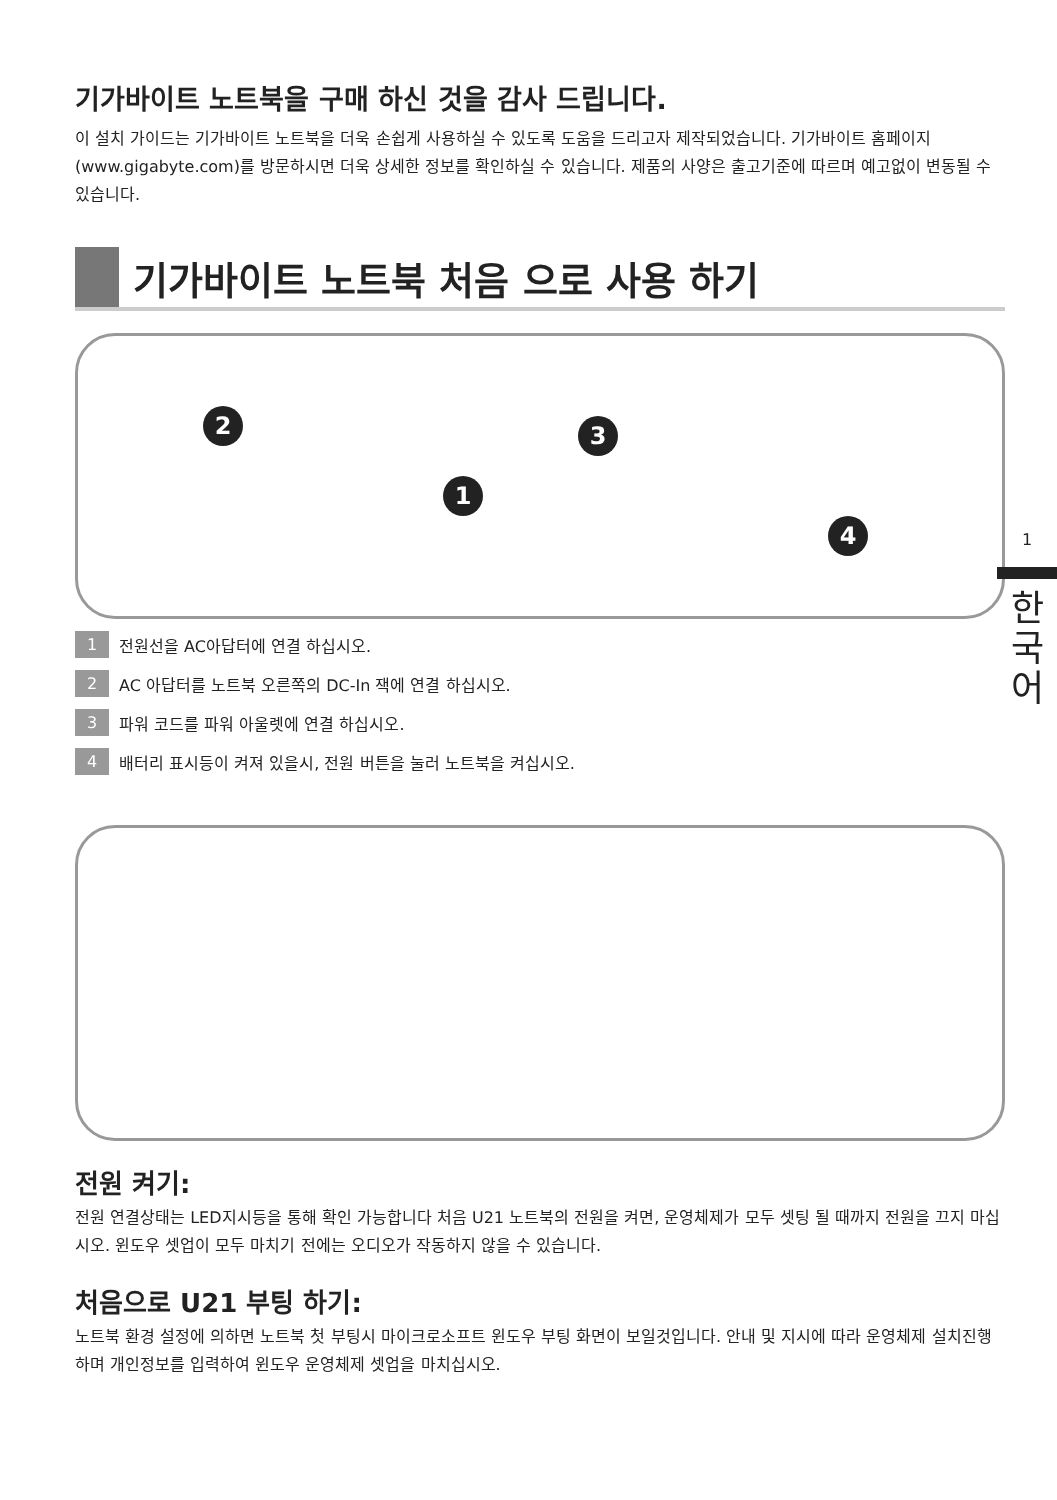기가바이트 노트북을 구매 하신 것을 감사 드립니다.
이 설치 가이드는 기가바이트 노트북을 더욱 손쉽게 사용하실 수 있도록 도움을 드리고자 제작되었습니다. 기가바이트 홈페이지(www.gigabyte.com)를 방문하시면 더욱 상세한 정보를 확인하실 수 있습니다. 제품의 사양은 출고기준에 따르며 예고없이 변동될 수 있습니다.
기가바이트 노트북 처음 으로 사용 하기
1
2 3
4
1 전원선을 AC아답터에 연결 하십시오.
2 AC 아답터를 노트북 오른쪽의 DC-In 잭에 연결 하십시오.
3 파워 코드를 파워 아울렛에 연결 하십시오.
4 배터리 표시등이 켜져 있을시, 전원 버튼을 눌러 노트북을 켜십시오.
전원 켜기:
전원 연결상태는 LED지시등을 통해 확인 가능합니다 처음 U21 노트북의 전원을 켜면, 운영체제가 모두 셋팅 될 때까지 전원을 끄지 마십시오. 윈도우 셋업이 모두 마치기 전에는 오디오가 작동하지 않을 수 있습니다.
처음으로 U21 부팅 하기:
노트북 환경 설정에 의하면 노트북 첫 부팅시 마이크로소프트 윈도우 부팅 화면이 보일것입니다. 안내 및 지시에 따라 운영체제 설치진행하며 개인정보를 입력하여 윈도우 운영체제 셋업을 마치십시오.
1
한
국
어